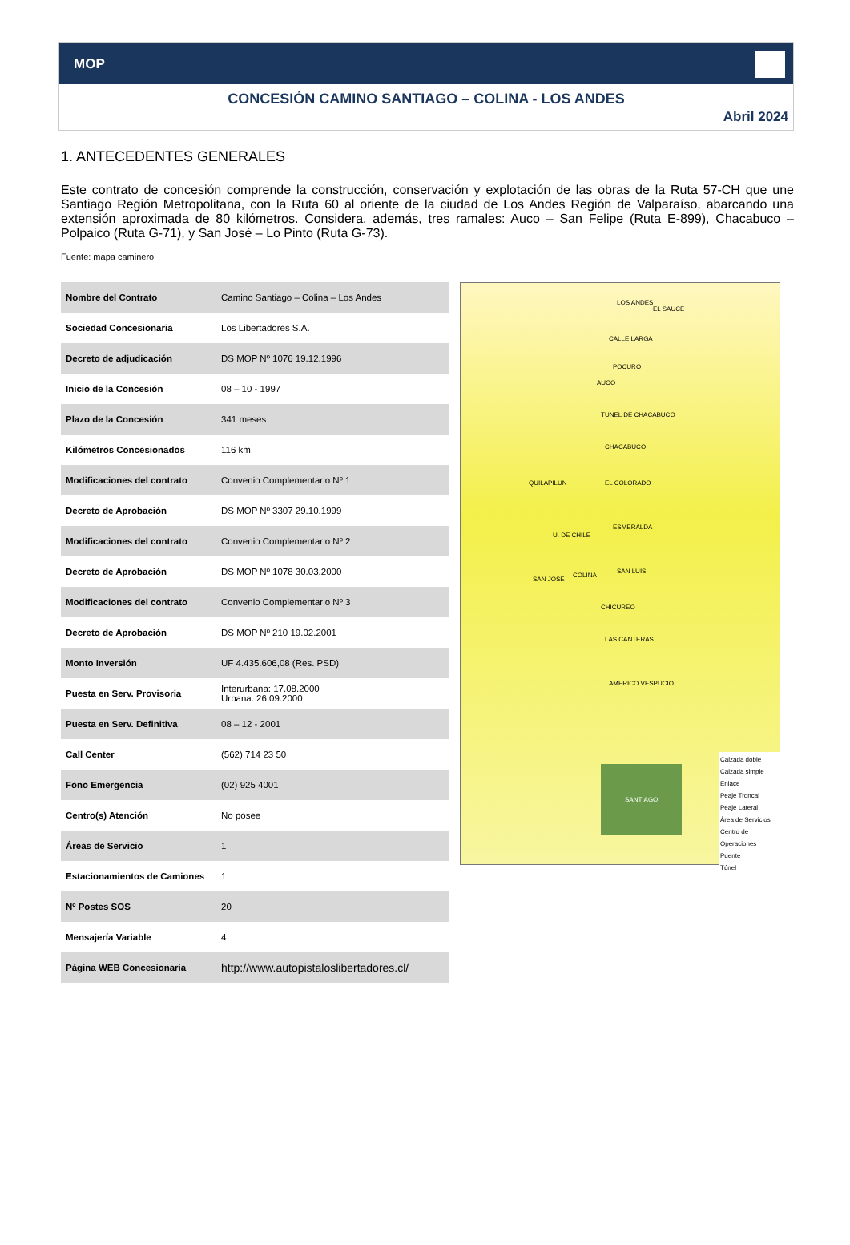MOP
CONCESIÓN CAMINO SANTIAGO – COLINA - LOS ANDES
Abril 2024
1. ANTECEDENTES GENERALES
Este contrato de concesión comprende la construcción, conservación y explotación de las obras de la Ruta 57-CH que une Santiago Región Metropolitana, con la Ruta 60 al oriente de la ciudad de Los Andes Región de Valparaíso, abarcando una extensión aproximada de 80 kilómetros. Considera, además, tres ramales: Auco – San Felipe (Ruta E-899), Chacabuco – Polpaico (Ruta G-71), y San José – Lo Pinto (Ruta G-73).
Fuente: mapa caminero
| Nombre del Contrato | Camino Santiago – Colina – Los Andes |
| Sociedad Concesionaria | Los Libertadores S.A. |
| Decreto de adjudicación | DS MOP Nº 1076 19.12.1996 |
| Inicio de la Concesión | 08 – 10 - 1997 |
| Plazo de la Concesión | 341 meses |
| Kilómetros Concesionados | 116 km |
| Modificaciones del contrato | Convenio Complementario Nº 1 |
| Decreto de Aprobación | DS MOP Nº 3307 29.10.1999 |
| Modificaciones del contrato | Convenio Complementario Nº 2 |
| Decreto de Aprobación | DS MOP Nº 1078 30.03.2000 |
| Modificaciones del contrato | Convenio Complementario Nº 3 |
| Decreto de Aprobación | DS MOP Nº 210 19.02.2001 |
| Monto Inversión | UF 4.435.606,08 (Res. PSD) |
| Puesta en Serv. Provisoria | Interurbana: 17.08.2000 Urbana: 26.09.2000 |
| Puesta en Serv. Definitiva | 08 – 12 - 2001 |
| Call Center | (562) 714 23 50 |
| Fono Emergencia | (02) 925 4001 |
| Centro(s) Atención | No posee |
| Áreas de Servicio | 1 |
| Estacionamientos de Camiones | 1 |
| Nº Postes SOS | 20 |
| Mensajería Variable | 4 |
| Página WEB Concesionaria | http://www.autopistaloslibertadores.cl/ |
LOS ANDES
EL SAUCE
CALLE LARGA
POCURO
AUCO
TUNEL DE CHACABUCO
CHACABUCO
EL COLORADO QUILAPILUN
U. DE CHILE
ESMERALDA
SAN LUIS
SAN JOSE
COLINA
CHICUREO
LAS CANTERAS
AMERICO VESPUCIO
SANTIAGO
Calzada doble
Calzada simple
Enlace
Peaje Troncal
Peaje Lateral
Área de Servicios
Centro de Operaciones
Puente
Túnel